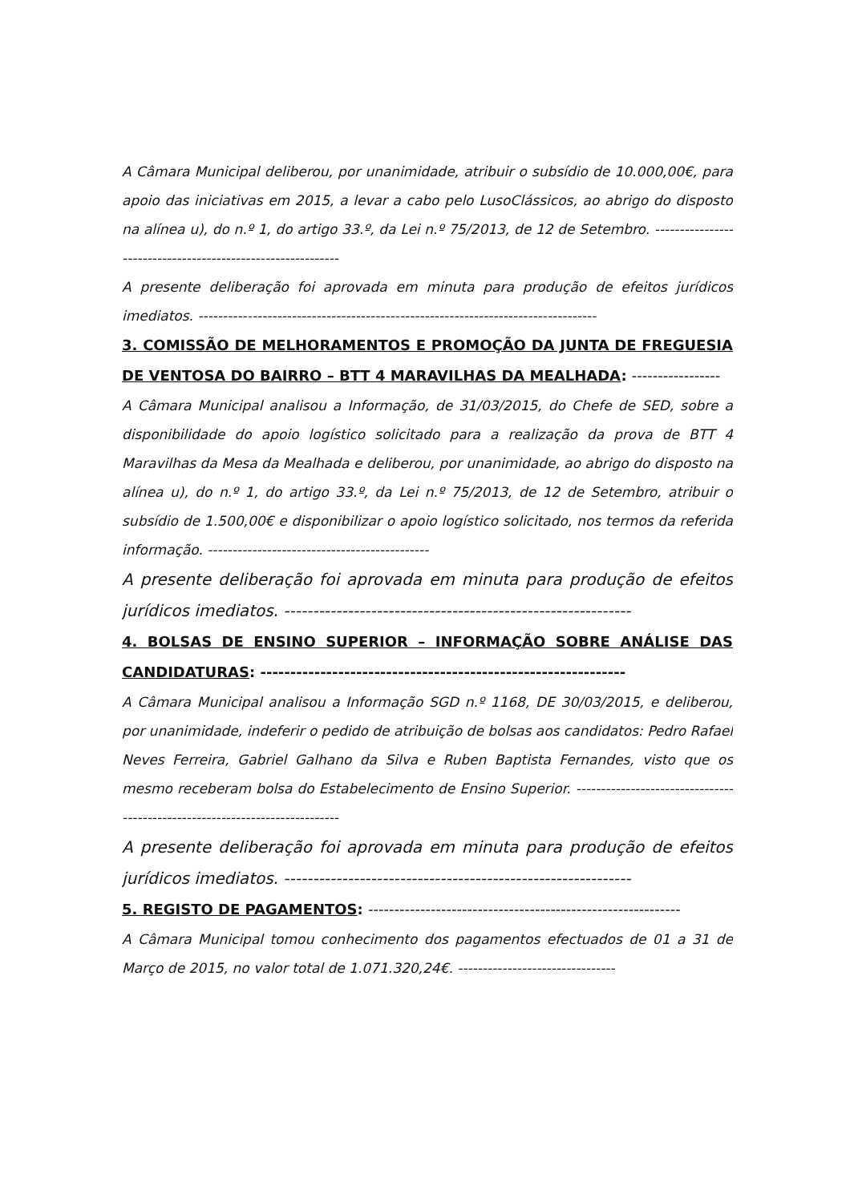A Câmara Municipal deliberou, por unanimidade, atribuir o subsídio de 10.000,00€, para apoio das iniciativas em 2015, a levar a cabo pelo LusoClássicos, ao abrigo do disposto na alínea u), do n.º 1, do artigo 33.º, da Lei n.º 75/2013, de 12 de Setembro. ------------------------------------------------------------
A presente deliberação foi aprovada em minuta para produção de efeitos jurídicos imediatos. ---------------------------------------------------------------------------------
3. COMISSÃO DE MELHORAMENTOS E PROMOÇÃO DA JUNTA DE FREGUESIA DE VENTOSA DO BAIRRO – BTT 4 MARAVILHAS DA MEALHADA: -----------------
A Câmara Municipal analisou a Informação, de 31/03/2015, do Chefe de SED, sobre a disponibilidade do apoio logístico solicitado para a realização da prova de BTT 4 Maravilhas da Mesa da Mealhada e deliberou, por unanimidade, ao abrigo do disposto na alínea u), do n.º 1, do artigo 33.º, da Lei n.º 75/2013, de 12 de Setembro, atribuir o subsídio de 1.500,00€ e disponibilizar o apoio logístico solicitado, nos termos da referida informação. ---------------------------------------------
A presente deliberação foi aprovada em minuta para produção de efeitos jurídicos imediatos. ------------------------------------------------------------
4. BOLSAS DE ENSINO SUPERIOR – INFORMAÇÃO SOBRE ANÁLISE DAS CANDIDATURAS: -------------------------------------------------------------
A Câmara Municipal analisou a Informação SGD n.º 1168, DE 30/03/2015, e deliberou, por unanimidade, indeferir o pedido de atribuição de bolsas aos candidatos: Pedro Rafael Neves Ferreira, Gabriel Galhano da Silva e Ruben Baptista Fernandes, visto que os mesmo receberam bolsa do Estabelecimento de Ensino Superior. ----------------------------------------------------------------------------
A presente deliberação foi aprovada em minuta para produção de efeitos jurídicos imediatos. ------------------------------------------------------------
5. REGISTO DE PAGAMENTOS: ------------------------------------------------------------
A Câmara Municipal tomou conhecimento dos pagamentos efectuados de 01 a 31 de Março de 2015, no valor total de 1.071.320,24€. --------------------------------